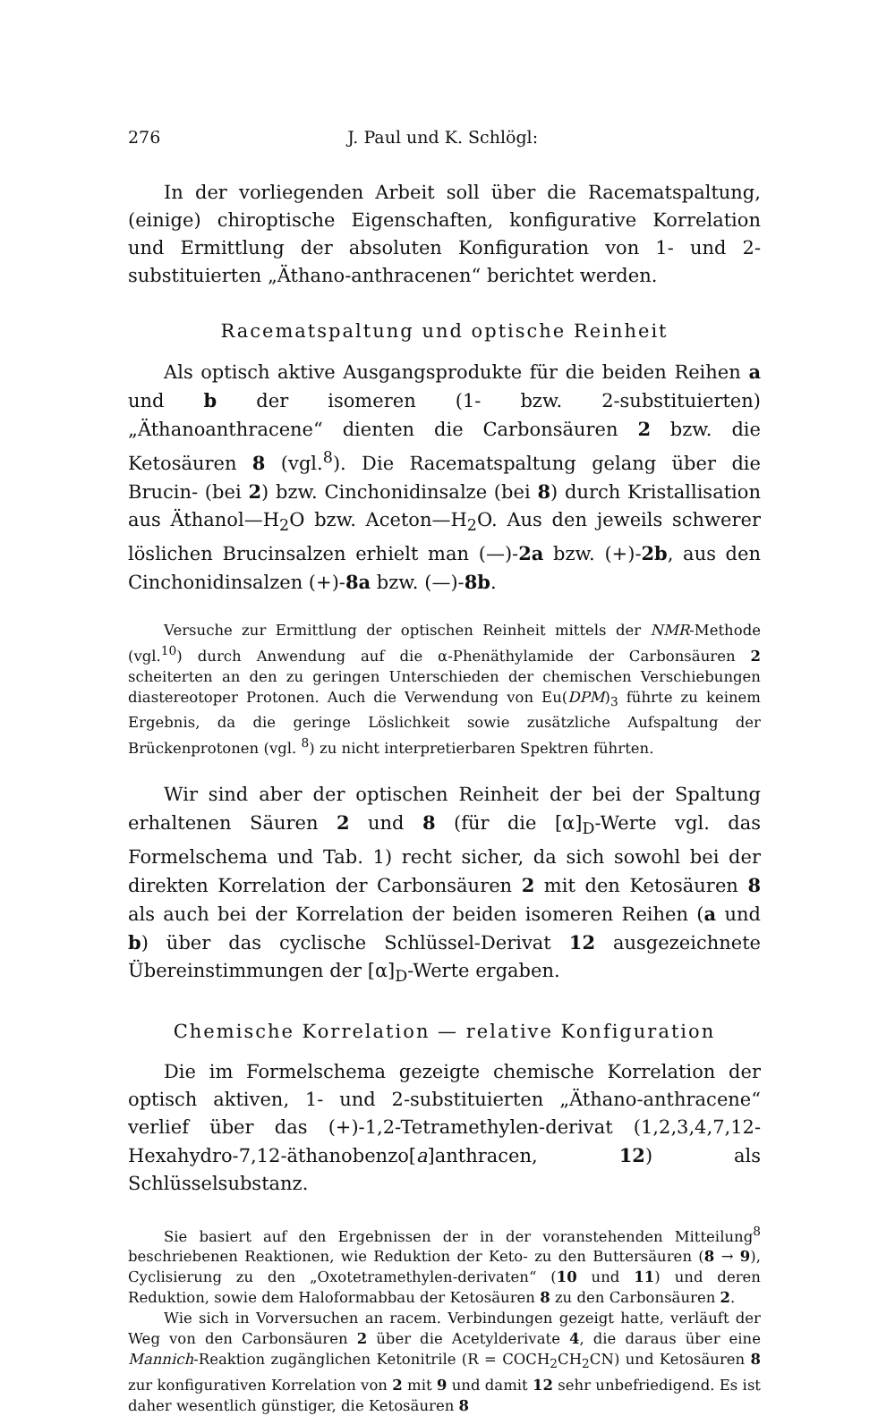276 J. Paul und K. Schlögl:
In der vorliegenden Arbeit soll über die Racematspaltung, (einige) chiroptische Eigenschaften, konfigurative Korrelation und Ermittlung der absoluten Konfiguration von 1- und 2-substituierten „Äthano-anthracenen“ berichtet werden.
Racematspaltung und optische Reinheit
Als optisch aktive Ausgangsprodukte für die beiden Reihen a und b der isomeren (1- bzw. 2-substituierten) „Äthanoanthracene“ dienten die Carbonsäuren 2 bzw. die Ketosäuren 8 (vgl.<sup>8</sup>). Die Racematspaltung gelang über die Brucin- (bei 2) bzw. Cinchonidinsalze (bei 8) durch Kristallisation aus Äthanol—H<sub>2</sub>O bzw. Aceton—H<sub>2</sub>O. Aus den jeweils schwerer löslichen Brucinsalzen erhielt man (—)-2a bzw. (+)-2b, aus den Cinchonidinsalzen (+)-8a bzw. (—)-8b.
Versuche zur Ermittlung der optischen Reinheit mittels der NMR-Methode (vgl.<sup>10</sup>) durch Anwendung auf die α-Phenäthylamide der Carbonsäuren 2 scheiterten an den zu geringen Unterschieden der chemischen Verschiebungen diastereotoper Protonen. Auch die Verwendung von Eu(DPM)<sub>3</sub> führte zu keinem Ergebnis, da die geringe Löslichkeit sowie zusätzliche Aufspaltung der Brückenprotonen (vgl. <sup>8</sup>) zu nicht interpretierbaren Spektren führten.
Wir sind aber der optischen Reinheit der bei der Spaltung erhaltenen Säuren 2 und 8 (für die [α]<sub>D</sub>-Werte vgl. das Formelschema und Tab. 1) recht sicher, da sich sowohl bei der direkten Korrelation der Carbonsäuren 2 mit den Ketosäuren 8 als auch bei der Korrelation der beiden isomeren Reihen (a und b) über das cyclische Schlüssel-Derivat 12 ausgezeichnete Übereinstimmungen der [α]<sub>D</sub>-Werte ergaben.
Chemische Korrelation — relative Konfiguration
Die im Formelschema gezeigte chemische Korrelation der optisch aktiven, 1- und 2-substituierten „Äthano-anthracene“ verlief über das (+)-1,2-Tetramethylen-derivat (1,2,3,4,7,12-Hexahydro-7,12-äthanobenzo[a]anthracen, 12) als Schlüsselsubstanz.
Sie basiert auf den Ergebnissen der in der voranstehenden Mitteilung<sup>8</sup> beschriebenen Reaktionen, wie Reduktion der Keto- zu den Buttersäuren (8 → 9), Cyclisierung zu den „Oxotetramethylen-derivaten“ (10 und 11) und deren Reduktion, sowie dem Haloformabbau der Ketosäuren 8 zu den Carbonsäuren 2.
Wie sich in Vorversuchen an racem. Verbindungen gezeigt hatte, verläuft der Weg von den Carbonsäuren 2 über die Acetylderivate 4, die daraus über eine Mannich-Reaktion zugänglichen Ketonitrile (R = COCH<sub>2</sub>CH<sub>2</sub>CN) und Ketosäuren 8 zur konfigurativen Korrelation von 2 mit 9 und damit 12 sehr unbefriedigend. Es ist daher wesentlich günstiger, die Ketosäuren 8